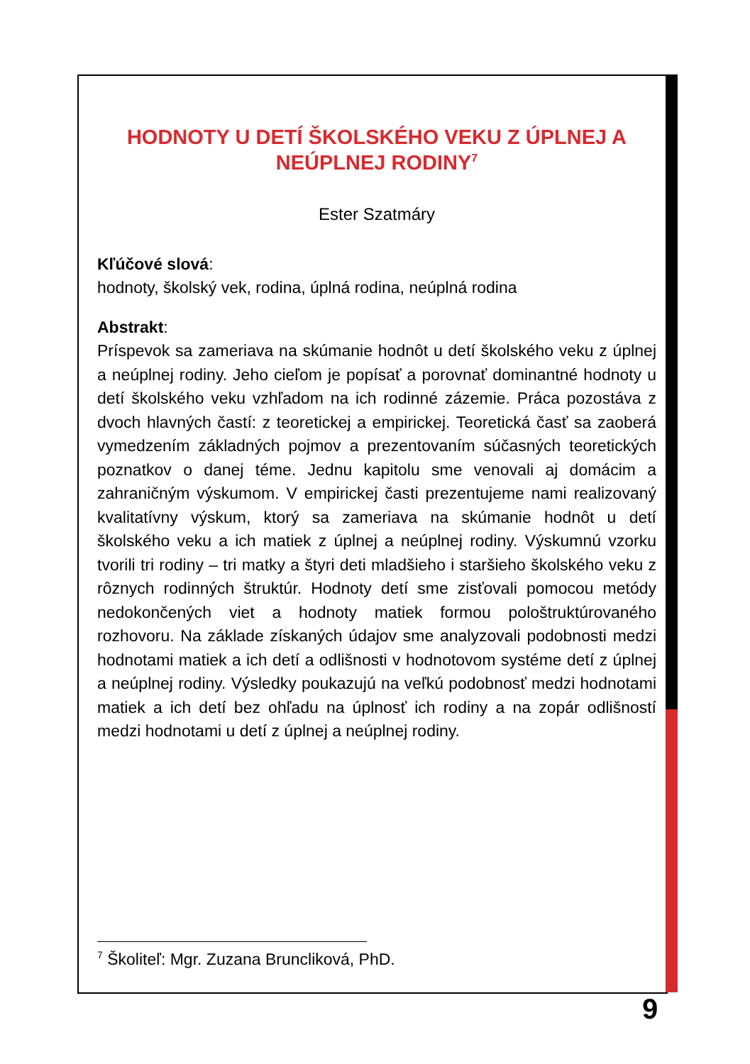HODNOTY U DETÍ ŠKOLSKÉHO VEKU Z ÚPLNEJ A NEÚPLNEJ RODINY<sup>7</sup>
Ester Szatmáry
Kľúčové slová:
hodnoty, školský vek, rodina, úplná rodina, neúplná rodina
Abstrakt:
Príspevok sa zameriava na skúmanie hodnôt u detí školského veku z úplnej a neúplnej rodiny. Jeho cieľom je popísať a porovnať dominantné hodnoty u detí školského veku vzhľadom na ich rodinné zázemie. Práca pozostáva z dvoch hlavných častí: z teoretickej a empirickej. Teoretická časť sa zaoberá vymedzením základných pojmov a prezentovaním súčasných teoretických poznatkov o danej téme. Jednu kapitolu sme venovali aj domácim a zahraničným výskumom. V empirickej časti prezentujeme nami realizovaný kvalitatívny výskum, ktorý sa zameriava na skúmanie hodnôt u detí školského veku a ich matiek z úplnej a neúplnej rodiny. Výskumnú vzorku tvorili tri rodiny – tri matky a štyri deti mladšieho i staršieho školského veku z rôznych rodinných štruktúr. Hodnoty detí sme zisťovali pomocou metódy nedokončených viet a hodnoty matiek formou pološtruktúrovaného rozhovoru. Na základe získaných údajov sme analyzovali podobnosti medzi hodnotami matiek a ich detí a odlišnosti v hodnotovom systéme detí z úplnej a neúplnej rodiny. Výsledky poukazujú na veľkú podobnosť medzi hodnotami matiek a ich detí bez ohľadu na úplnosť ich rodiny a na zopár odlišností medzi hodnotami u detí z úplnej a neúplnej rodiny.
<sup>7</sup> Školiteľ: Mgr. Zuzana Bruncliková, PhD.
9